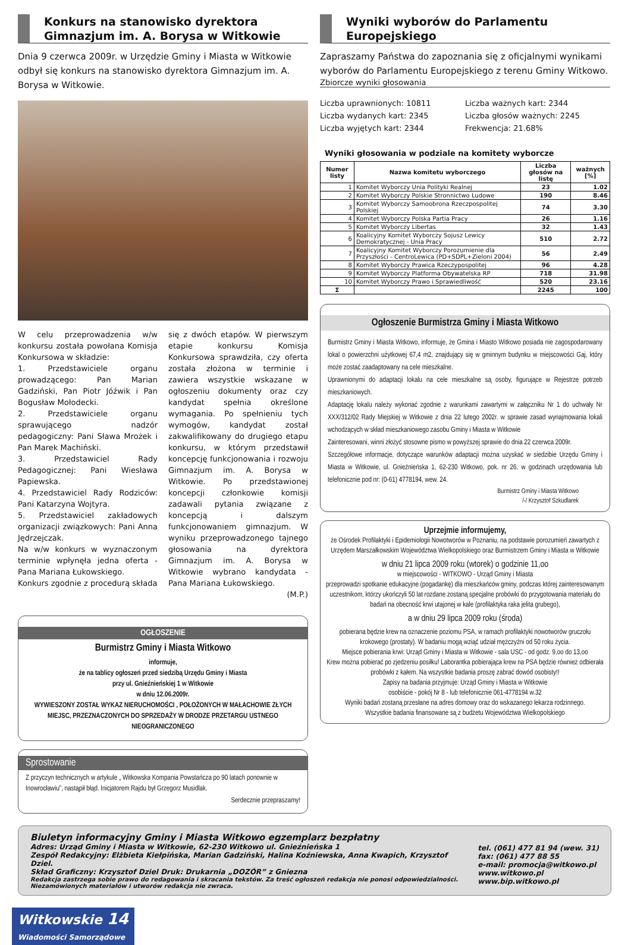Konkurs na stanowisko dyrektora Gimnazjum im. A. Borysa w Witkowie
Dnia 9 czerwca 2009r. w Urzędzie Gminy i Miasta w Witkowie odbył się konkurs na stanowisko dyrektora Gimnazjum im. A. Borysa w Witkowie.
W celu przeprowadzenia w/w konkursu została powołana Komisja Konkursowa w składzie:
1. Przedstawiciele organu prowadzącego: Pan Marian Gadziński, Pan Piotr Jóźwik i Pan Bogusław Mołodecki.
2. Przedstawiciele organu sprawującego nadzór pedagogiczny: Pani Sława Mrożek i Pan Marek Machiński.
3. Przedstawiciel Rady Pedagogicznej: Pani Wiesława Papiewska.
4. Przedstawiciel Rady Rodziców: Pani Katarzyna Wojtyra.
5. Przedstawiciel zakładowych organizacji związkowych: Pani Anna Jędrzejczak.
Na w/w konkurs w wyznaczonym terminie wpłynęła jedna oferta - Pana Mariana Łukowskiego.
Konkurs zgodnie z procedurą składa
się z dwóch etapów. W pierwszym etapie konkursu Komisja Konkursowa sprawdziła, czy oferta została złożona w terminie i zawiera wszystkie wskazane w ogłoszeniu dokumenty oraz czy kandydat spełnia określone wymagania. Po spełnieniu tych wymogów, kandydat został zakwalifikowany do drugiego etapu konkursu, w którym przedstawił koncepcję funkcjonowania i rozwoju Gimnazjum im. A. Borysa w Witkowie. Po przedstawionej koncepcji członkowie komisji zadawali pytania związane z koncepcją i dalszym funkcjonowaniem gimnazjum. W wyniku przeprowadzonego tajnego głosowania na dyrektora Gimnazjum im. A. Borysa w Witkowie wybrano kandydata - Pana Mariana Łukowskiego.
(M.P.)
OGŁOSZENIE
Burmistrz Gminy i Miasta Witkowo
informuje,
że na tablicy ogłoszeń przed siedzibą Urzędu Gminy i Miasta
przy ul. Gnieźnieńskiej 1 w Witkowie
w dniu 12.06.2009r.
WYWIESZONY ZOSTAŁ WYKAZ NIERUCHOMOŚCI , POŁOŻONYCH W MAŁACHOWIE ZŁYCH MIEJSC, PRZEZNACZONYCH DO SPRZEDAŻY W DRODZE PRZETARGU USTNEGO NIEOGRANICZONEGO
Sprostowanie
Z przyczyn technicznych w artykule „ Witkowska Kompania Powstańcza po 90 latach ponownie w Inowrocławiu”, nastąpił błąd. Inicjatorem Rajdu był Grzegorz Musidlak.
Serdecznie przepraszamy!
Wyniki wyborów do Parlamentu Europejskiego
Zapraszamy Państwa do zapoznania się z oficjalnymi wynikami wyborów do Parlamentu Europejskiego z terenu Gminy Witkowo.
Zbiorcze wyniki głosowania
Liczba uprawnionych: 10811
Liczba wydanych kart: 2345
Liczba wyjętych kart: 2344
Liczba ważnych kart: 2344
Liczba głosów ważnych: 2245
Frekwencja: 21.68%
Wyniki głosowania w podziale na komitety wyborcze
| Numer listy | Nazwa komitetu wyborczego | Liczba głosów na listę | ważnych [%] |
| --- | --- | --- | --- |
| 1 | Komitet Wyborczy Unia Polityki Realnej | 23 | 1.02 |
| 2 | Komitet Wyborczy Polskie Stronnictwo Ludowe | 190 | 8.46 |
| 3 | Komitet Wyborczy Samoobrona Rzeczpospolitej Polskiej | 74 | 3.30 |
| 4 | Komitet Wyborczy Polska Partia Pracy | 26 | 1.16 |
| 5 | Komitet Wyborczy Libertas | 32 | 1.43 |
| 6 | Koalicyjny Komitet Wyborczy Sojusz Lewicy Demokratycznej - Unia Pracy | 510 | 2.72 |
| 7 | Koalicyjny Komitet Wyborczy Porozumienie dla Przyszłości - CentroLewica (PD+SDPL+Zieloni 2004) | 56 | 2.49 |
| 8 | Komitet Wyborczy Prawica Rzeczypospolitej | 96 | 4.28 |
| 9 | Komitet Wyborczy Platforma Obywatelska RP | 718 | 31.98 |
| 10 | Komitet Wyborczy Prawo i Sprawiedliwość | 520 | 23.16 |
| Σ | | 2245 | 100 |
Ogłoszenie Burmistrza Gminy i Miasta Witkowo
Burmistrz Gminy i Miasta Witkowo, informuje, że Gmina i Miasto Witkowo posiada nie zagospodarowany lokal o powierzchni użytkowej 67,4 m2, znajdujący się w gminnym budynku w miejscowości Gaj, który może zostać zaadaptowany na cele mieszkalne.
Uprawnionymi do adaptacji lokalu na cele mieszkalne są osoby, figurujące w Rejestrze potrzeb mieszkaniowych.
Adaptację lokalu należy wykonać zgodnie z warunkami zawartymi w załączniku Nr 1 do uchwały Nr XXX/312/02 Rady Miejskiej w Witkowie z dnia 22 lutego 2002r. w sprawie zasad wynajmowania lokali wchodzących w skład mieszkaniowego zasobu Gminy i Miasta w Witkowie
Zainteresowani, winni złożyć stosowne pismo w powyższej sprawie do dnia 22 czerwca 2009r.
Szczegółowe informacje, dotyczące warunków adaptacji można uzyskać w siedzibie Urzędu Gminy i Miasta w Witkowie, ul. Gnieźnieńska 1, 62-230 Witkowo, pok. nr 26, w godzinach urzędowania lub telefonicznie pod nr: (0-61) 4778194, wew. 24.
Burmistrz Gminy i Miasta Witkowo
/-/ Krzysztof Szkudlarek
Uprzejmie informujemy,
że Ośrodek Profilaktyki i Epidemiologii Nowotworów w Poznaniu, na podstawie porozumień zawartych z Urzędem Marszałkowskim Województwa Wielkopolskiego oraz Burmistrzem Gminy i Miasta w Witkowie
w dniu 21 lipca 2009 roku (wtorek) o godzinie 11,oo
w miejscowości - WITKOWO - Urząd Gminy i Miasta
przeprowadzi spotkanie edukacyjne (pogadankę) dla mieszkańców gminy, podczas której zainteresowanym uczestnikom, którzy ukończyli 50 lat rozdane zostaną specjalne probówki do przygotowania materiału do badań na obecność krwi utajonej w kale (profilaktyka raka jelita grubego),
a w dniu 29 lipca 2009 roku (środa)
pobierana będzie krew na oznaczenie poziomu PSA, w ramach profilaktyki nowotworów gruczołu krokowego (prostaty). W badaniu mogą wziąć udział mężczyźni od 50 roku życia.
Miejsce pobierania krwi: Urząd Gminy i Miasta w Witkowie - sala USC - od godz. 9,oo do 13,oo
Krew można pobierać po zjedzeniu posiłku! Laborantka pobierająca krew na PSA będzie również odbierała probówki z kałem. Na wszystkie badania proszę zabrać dowód osobisty!!
Zapisy na badania przyjmuje: Urząd Gminy i Miasta w Witkowie
osobiście - pokój Nr 8 - lub telefonicznie 061-4778194 w.32
Wyniki badań zostaną przesłane na adres domowy oraz do wskazanego lekarza rodzinnego.
Wszystkie badania finansowane są z budżetu Województwa Wielkopolskiego
Biuletyn informacyjny Gminy i Miasta Witkowo egzemplarz bezpłatny
Adres: Urząd Gminy i Miasta w Witkowie, 62-230 Witkowo ul. Gnieźnieńska 1
Zespół Redakcyjny: Elżbieta Kiełpińska, Marian Gadziński, Halina Koźniewska, Anna Kwapich, Krzysztof Dziel.
Skład Graficzny: Krzysztof Dziel Druk: Drukarnia „DOZÓR” z Gniezna
Redakcja zastrzega sobie prawo do redagowania i skracania tekstów. Za treść ogłoszeń redakcja nie ponosi odpowiedzialności. Niezamówionych materiałów i utworów redakcja nie zwraca.
tel. (061) 477 81 94 (wew. 31)
fax: (061) 477 88 55
e-mail: promocja@witkowo.pl
www.witkowo.pl
www.bip.witkowo.pl
Witkowskie 14
Wiadomości Samorządowe